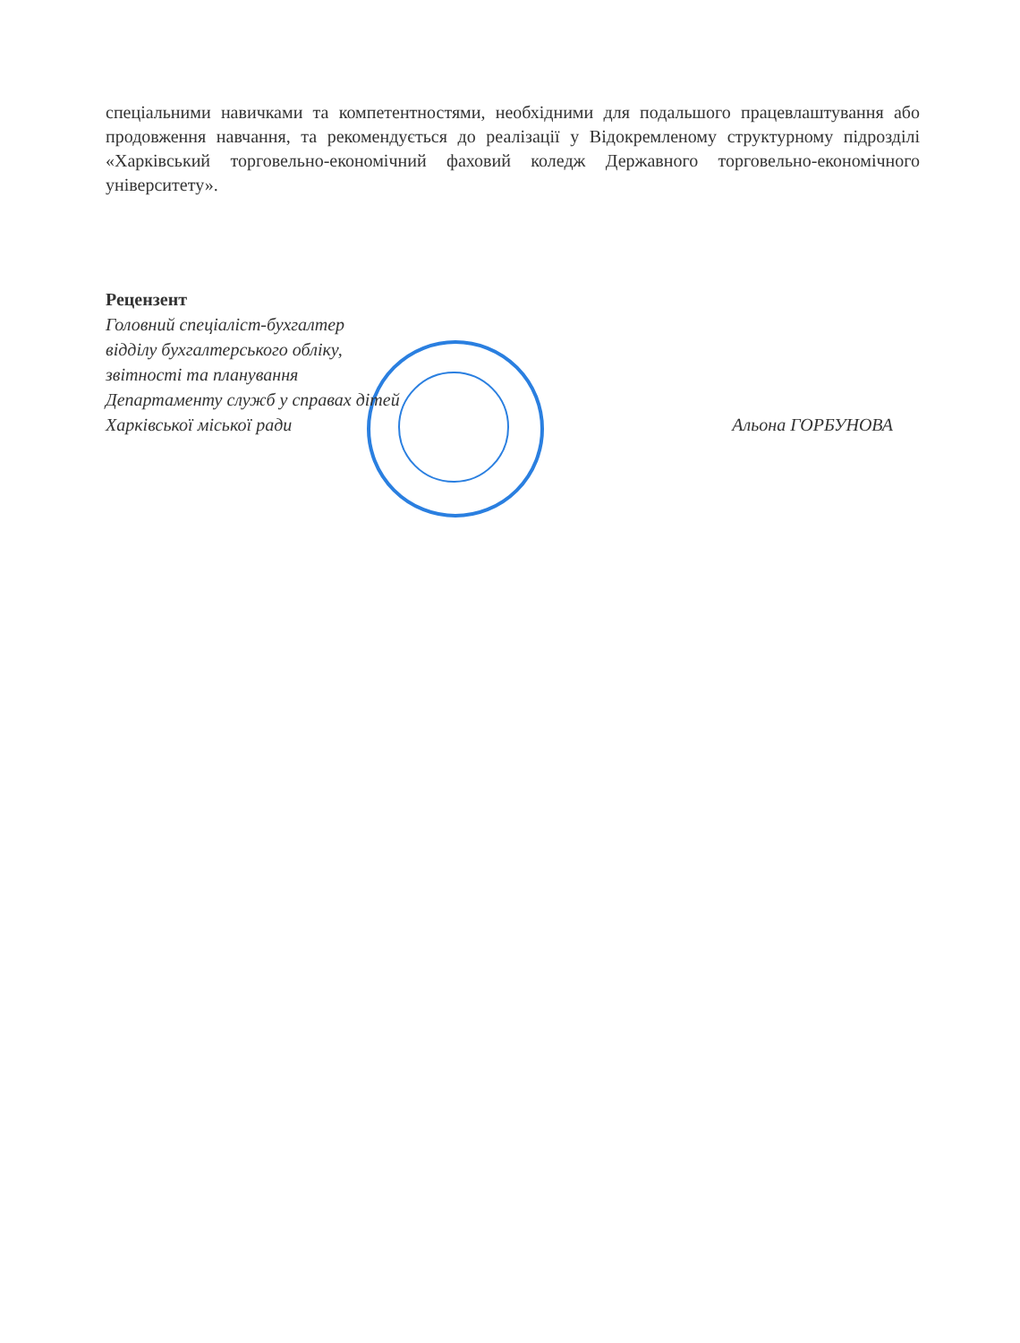спеціальними навичками та компетентностями, необхідними для подальшого працевлаштування або продовження навчання, та рекомендується до реалізації у Відокремленому структурному підрозділі «Харківський торговельно-економічний фаховий коледж Державного торговельно-економічного університету».
Рецензент
Головний спеціаліст-бухгалтер
відділу бухгалтерського обліку,
звітності та планування
Департаменту служб у справах дітей
Харківської міської ради Альона ГОРБУНОВА